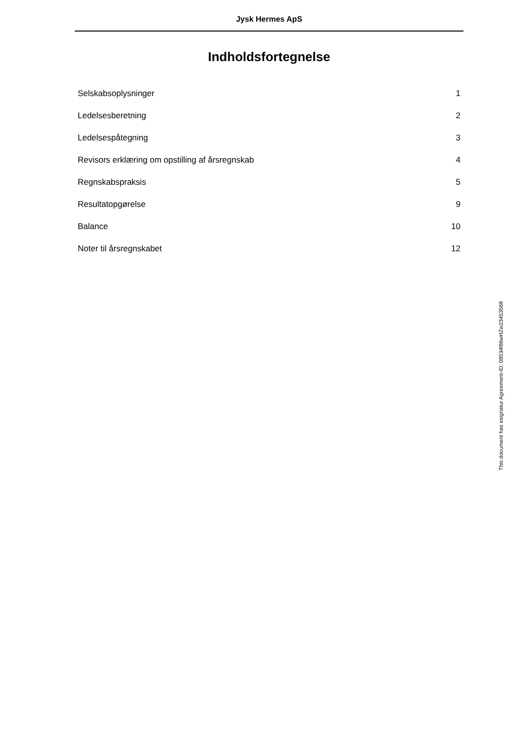Jysk Hermes ApS
Indholdsfortegnelse
Selskabsoplysninger 1
Ledelsesberetning 2
Ledelsespåtegning 3
Revisors erklæring om opstilling af årsregnskab 4
Regnskabspraksis 5
Resultatopgørelse 9
Balance 10
Noter til årsregnskabet 12
This document has esignatur Agreement-ID: 08534f86wHZw23453569